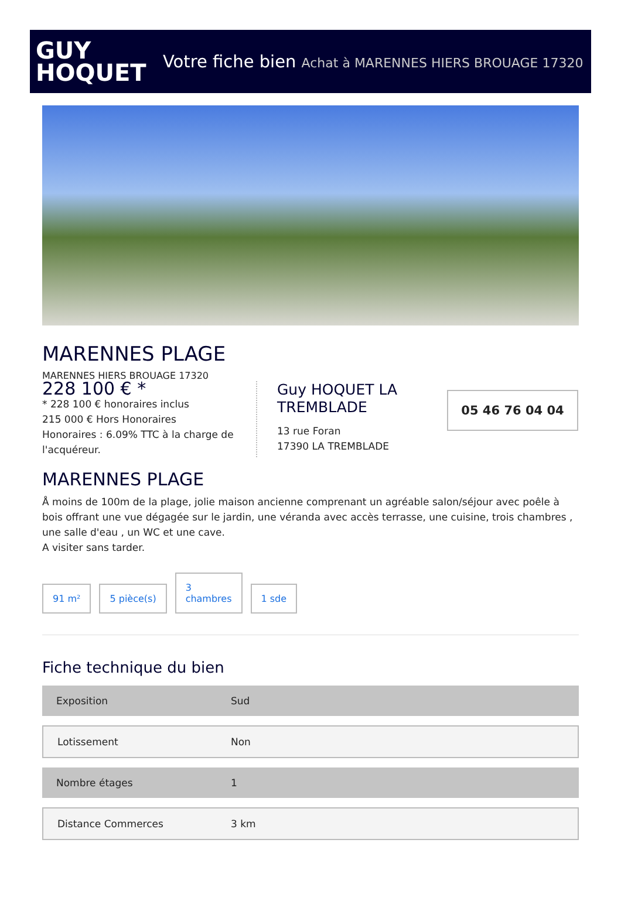GUY
HOQUET
Votre fiche bien Achat à MARENNES HIERS BROUAGE 17320
MARENNES PLAGE
MARENNES HIERS BROUAGE 17320
228 100 € *
* 228 100 € honoraires inclus
215 000 € Hors Honoraires
Honoraires : 6.09% TTC à la charge de l'acquéreur.
Guy HOQUET LA TREMBLADE
13 rue Foran
17390 LA TREMBLADE
05 46 76 04 04
MARENNES PLAGE
Å moins de 100m de la plage, jolie maison ancienne comprenant un agréable salon/séjour avec poêle à bois offrant une vue dégagée sur le jardin, une véranda avec accès terrasse, une cuisine, trois chambres , une salle d'eau , un WC et une cave.
A visiter sans tarder.
91 m²
5 pièce(s)
3
chambres
1 sde
Fiche technique du bien
| Exposition | Sud |
| Lotissement | Non |
| Nombre étages | 1 |
| Distance Commerces | 3 km |